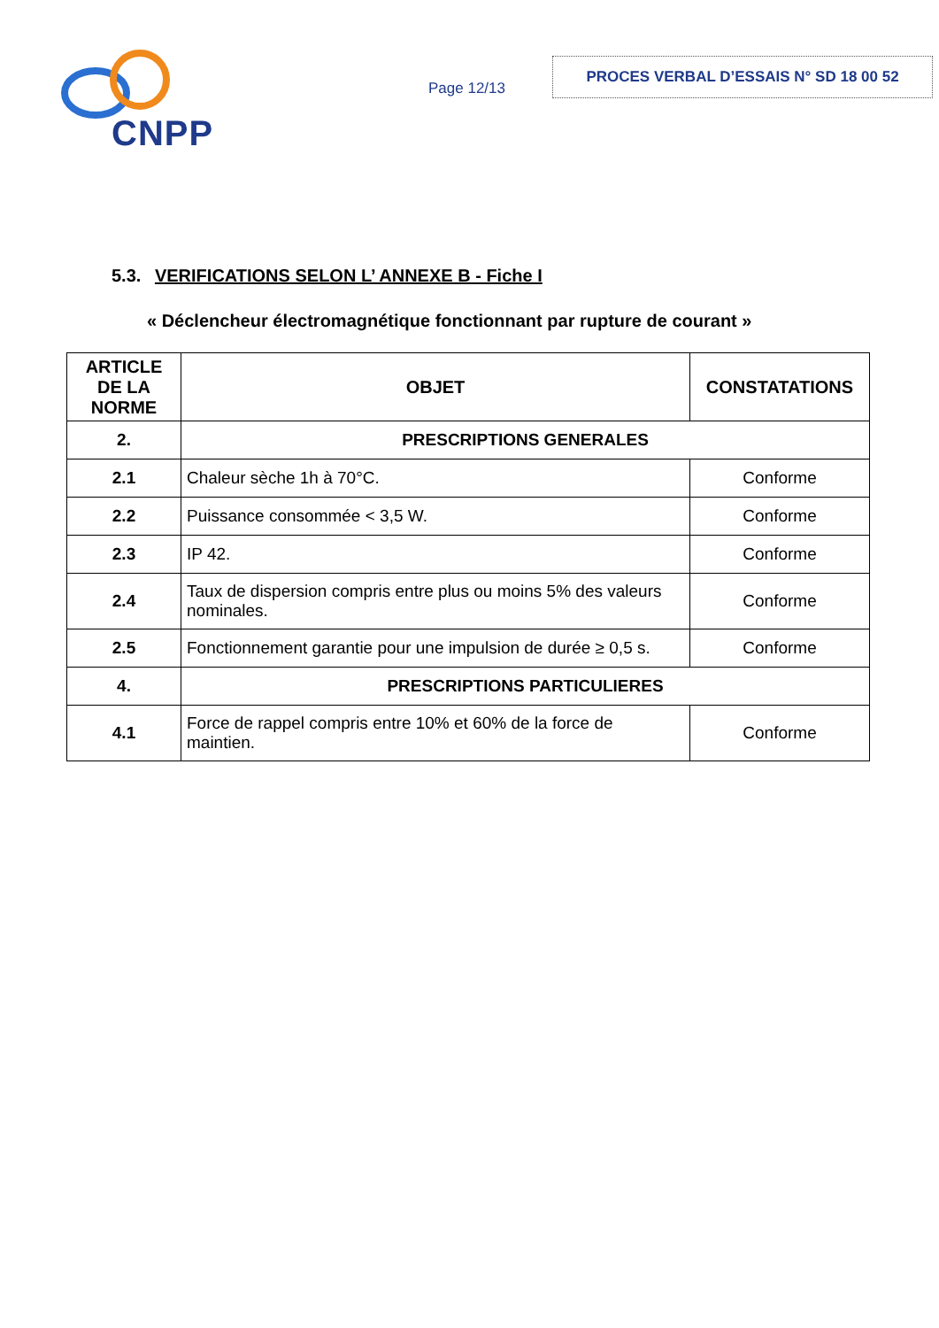CNPP
Page 12/13
PROCES VERBAL D’ESSAIS N° SD 18 00 52
5.3. VERIFICATIONS SELON L’ ANNEXE B - Fiche I
« Déclencheur électromagnétique fonctionnant par rupture de courant »
| ARTICLE DE LA NORME | OBJET | CONSTATATIONS |
| --- | --- | --- |
| 2. | PRESCRIPTIONS GENERALES | |
| 2.1 | Chaleur sèche 1h à 70°C. | Conforme |
| 2.2 | Puissance consommée < 3,5 W. | Conforme |
| 2.3 | IP 42. | Conforme |
| 2.4 | Taux de dispersion compris entre plus ou moins 5% des valeurs nominales. | Conforme |
| 2.5 | Fonctionnement garantie pour une impulsion de durée ≥ 0,5 s. | Conforme |
| 4. | PRESCRIPTIONS PARTICULIERES | |
| 4.1 | Force de rappel compris entre 10% et 60% de la force de maintien. | Conforme |